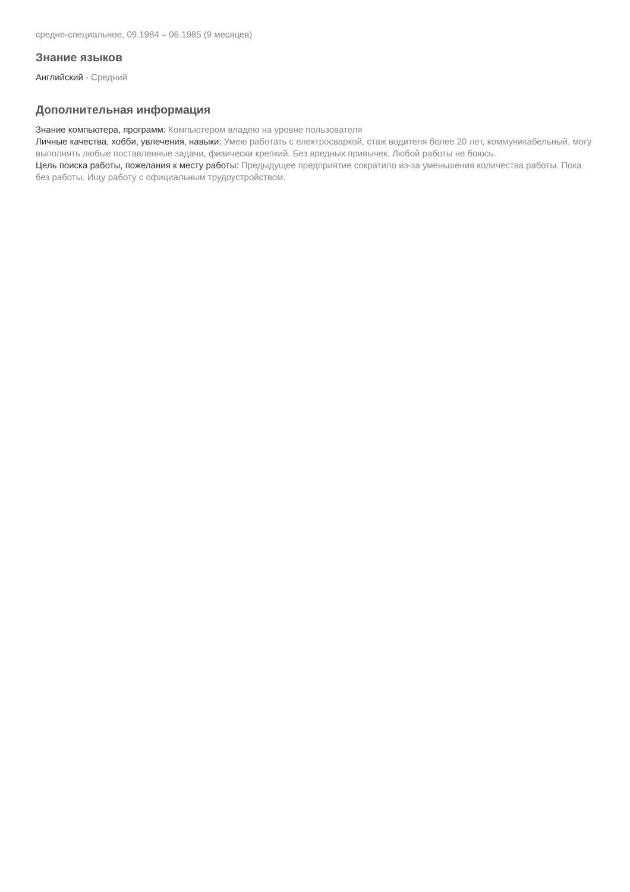средне-специальное, 09.1984 – 06.1985 (9 месяцев)
Знание языков
Английский - Средний
Дополнительная информация
Знание компьютера, программ: Компьютером владею на уровне пользователя
Личные качества, хобби, увлечения, навыки: Умею работать с електросваркой, стаж водителя более 20 лет, коммуникабельный, могу выполнять любые поставленные задачи, физически крепкий. Без вредных привычек. Любой работы не боюсь.
Цель поиска работы, пожелания к месту работы: Предыдущее предприятие сократило из-за уменьшения количества работы. Пока без работы. Ищу работу с официальным трудоустройством.